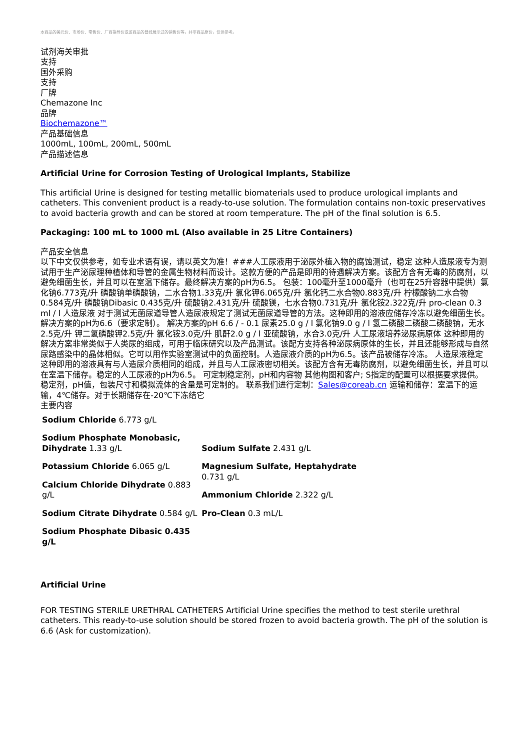本商品的美元价、市场价、零售价、厂商指导价或该商品的曾经展示过的销售价等，并非商品原价，仅供参考。
试剂海关审批
支持
国外采购
支持
厂牌
Chemazone Inc
品牌
Biochemazone™
产品基础信息
1000mL, 100mL, 200mL, 500mL
产品描述信息
Artificial Urine for Corrosion Testing of Urological Implants, Stabilize
This artificial Urine is designed for testing metallic biomaterials used to produce urological implants and catheters. This convenient product is a ready-to-use solution. The formulation contains non-toxic preservatives to avoid bacteria growth and can be stored at room temperature. The pH of the final solution is 6.5.
Packaging: 100 mL to 1000 mL (Also available in 25 Litre Containers)
产品安全信息
以下中文仅供参考，如专业术语有误，请以英文为准！###人工尿液用于泌尿外植入物的腐蚀测试，稳定 这种人造尿液专为测试用于生产泌尿理种植体和导管的金属生物材料而设计。这款方便的产品是即用的待遇解决方案。该配方含有无毒的防腐剂，以避免细菌生长，并且可以在室温下储存。最终解决方案的pH为6.5。 包装：100毫升至1000毫升（也可在25升容器中提供）氯化钠6.773克/升 磷酸钠单磷酸钠，二水合物1.33克/升 氯化钾6.065克/升 氯化钙二水合物0.883克/升 柠檬酸钠二水合物0.584克/升 磷酸钠Dibasic 0.435克/升 硫酸钠2.431克/升 硫酸镁，七水合物0.731克/升 氯化铵2.322克/升 pro-clean 0.3 ml / l 人造尿液 对于测试无菌尿道导管人造尿液规定了测试无菌尿道导管的方法。这种即用的溶液应储存冷冻以避免细菌生长。解决方案的pH为6.6（要求定制）。 解决方案的pH 6.6 / - 0.1 尿素25.0 g / l 氯化钠9.0 g / l 氢二磷酸二磷酸二磷酸钠，无水2.5克/升 钾二氢磷酸钾2.5克/升 氯化铵3.0克/升 肌酐2.0 g / l 亚硫酸钠，水合3.0克/升 人工尿液培养泌尿病原体 这种即用的解决方案非常类似于人类尿的组成，可用于临床研究以及产品测试。该配方支持各种泌尿病原体的生长，并且还能够形成与自然尿路感染中的晶体相似。它可以用作实验室测试中的负面控制。人造尿液介质的pH为6.5。该产品被储存冷冻。 人造尿液稳定 这种即用的溶液具有与人造尿介质相同的组成，并且与人工尿液密切相关。该配方含有无毒防腐剂，以避免细菌生长，并且可以在室温下储存。稳定的人工尿液的pH为6.5。 可定制稳定剂，pH和内容物 其他构图和客户; S指定的配置可以根据要求提供。稳定剂，pH值，包装尺寸和模拟流体的含量是可定制的。 联系我们进行定制：Sales@coreab.cn 运输和储存：室温下的运输，4℃储存。对于长期储存在-20℃下冻结它
主要内容
| Sodium Chloride 6.773 g/L Sodium Phosphate Monobasic, Dihydrate 1.33 g/L Potassium Chloride 6.065 g/L Calcium Chloride Dihydrate 0.883 g/L Sodium Citrate Dihydrate 0.584 g/L Sodium Phosphate Dibasic 0.435 g/L | Sodium Sulfate 2.431 g/L Magnesium Sulfate, Heptahydrate 0.731 g/L Ammonium Chloride 2.322 g/L Pro-Clean 0.3 mL/L |
Artificial Urine
FOR TESTING STERILE URETHRAL CATHETERS Artificial Urine specifies the method to test sterile urethral catheters. This ready-to-use solution should be stored frozen to avoid bacteria growth. The pH of the solution is 6.6 (Ask for customization).